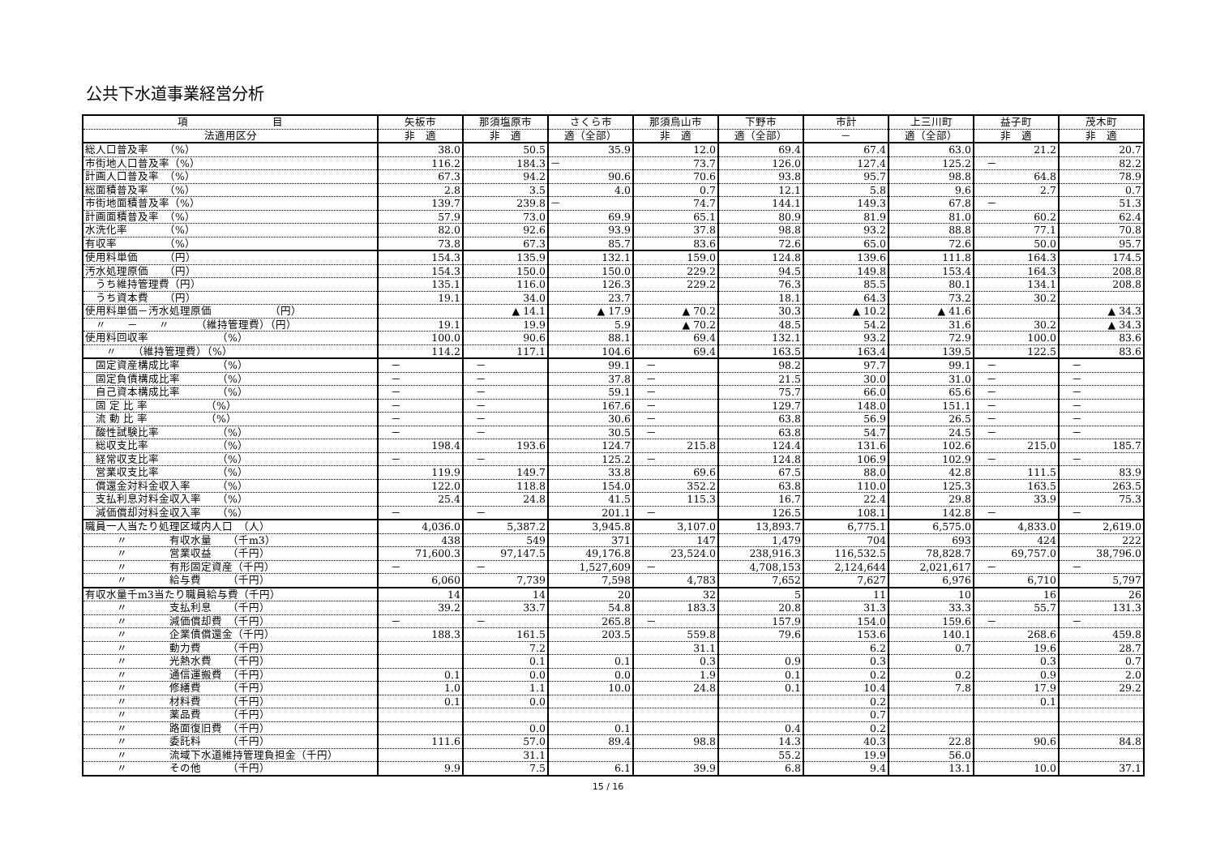公共下水道事業経営分析
| 項 目 | 矢板市 | 那須塩原市 | さくら市 | 那須烏山市 | 下野市 | 市計 | 上三川町 | 益子町 | 茂木町 |
| --- | --- | --- | --- | --- | --- | --- | --- | --- | --- |
| 法適用区分 | 非 適 | 非 適 | 適（全部） | 非 適 | 適（全部） | － | 適（全部） | 非 適 | 非 適 |
| 総人口普及率 （%） | 38.0 | 50.5 | 35.9 | 12.0 | 69.4 | 67.4 | 63.0 | 21.2 | 20.7 |
| 市街地人口普及率（%） | 116.2 | 184.3 | － | 73.7 | 126.0 | 127.4 | 125.2 | － | 82.2 |
| 計画人口普及率 （%） | 67.3 | 94.2 | 90.6 | 70.6 | 93.8 | 95.7 | 98.8 | 64.8 | 78.9 |
| 総面積普及率 （%） | 2.8 | 3.5 | 4.0 | 0.7 | 12.1 | 5.8 | 9.6 | 2.7 | 0.7 |
| 市街地面積普及率（%） | 139.7 | 239.8 | － | 74.7 | 144.1 | 149.3 | 67.8 | － | 51.3 |
| 計画面積普及率 （%） | 57.9 | 73.0 | 69.9 | 65.1 | 80.9 | 81.9 | 81.0 | 60.2 | 62.4 |
| 水洗化率 （%） | 82.0 | 92.6 | 93.9 | 37.8 | 98.8 | 93.2 | 88.8 | 77.1 | 70.8 |
| 有収率 （%） | 73.8 | 67.3 | 85.7 | 83.6 | 72.6 | 65.0 | 72.6 | 50.0 | 95.7 |
| 使用料単価 （円） | 154.3 | 135.9 | 132.1 | 159.0 | 124.8 | 139.6 | 111.8 | 164.3 | 174.5 |
| 汚水処理原価 （円） | 154.3 | 150.0 | 150.0 | 229.2 | 94.5 | 149.8 | 153.4 | 164.3 | 208.8 |
| うち維持管理費（円） | 135.1 | 116.0 | 126.3 | 229.2 | 76.3 | 85.5 | 80.1 | 134.1 | 208.8 |
| うち資本費 （円） | 19.1 | 34.0 | 23.7 | | 18.1 | 64.3 | 73.2 | 30.2 | |
| 使用料単価－汚水処理原価 （円） | | ▲ 14.1 | ▲ 17.9 | ▲ 70.2 | 30.3 | ▲ 10.2 | ▲ 41.6 | | ▲ 34.3 |
| 〃 － 〃 （維持管理費）（円） | 19.1 | 19.9 | 5.9 | ▲ 70.2 | 48.5 | 54.2 | 31.6 | 30.2 | ▲ 34.3 |
| 使用料回収率 （%） | 100.0 | 90.6 | 88.1 | 69.4 | 132.1 | 93.2 | 72.9 | 100.0 | 83.6 |
| 〃 （維持管理費）（%） | 114.2 | 117.1 | 104.6 | 69.4 | 163.5 | 163.4 | 139.5 | 122.5 | 83.6 |
| 固定資産構成比率 （%） | － | － | 99.1 | － | 98.2 | 97.7 | 99.1 | － | － |
| 固定負債構成比率 （%） | － | － | 37.8 | － | 21.5 | 30.0 | 31.0 | － | － |
| 自己資本構成比率 （%） | － | － | 59.1 | － | 75.7 | 66.0 | 65.6 | － | － |
| 固 定 比 率 （%） | － | － | 167.6 | － | 129.7 | 148.0 | 151.1 | － | － |
| 流 動 比 率 （%） | － | － | 30.6 | － | 63.8 | 56.9 | 26.5 | － | － |
| 酸性試験比率 （%） | － | － | 30.5 | － | 63.8 | 54.7 | 24.5 | － | － |
| 総収支比率 （%） | 198.4 | 193.6 | 124.7 | 215.8 | 124.4 | 131.6 | 102.6 | 215.0 | 185.7 |
| 経常収支比率 （%） | － | － | 125.2 | － | 124.8 | 106.9 | 102.9 | － | － |
| 営業収支比率 （%） | 119.9 | 149.7 | 33.8 | 69.6 | 67.5 | 88.0 | 42.8 | 111.5 | 83.9 |
| 償還金対料金収入率 （%） | 122.0 | 118.8 | 154.0 | 352.2 | 63.8 | 110.0 | 125.3 | 163.5 | 263.5 |
| 支払利息対料金収入率 （%） | 25.4 | 24.8 | 41.5 | 115.3 | 16.7 | 22.4 | 29.8 | 33.9 | 75.3 |
| 減価償却対料金収入率 （%） | － | － | 201.1 | － | 126.5 | 108.1 | 142.8 | － | － |
| 職員一人当たり処理区域内人口 （人） | 4,036.0 | 5,387.2 | 3,945.8 | 3,107.0 | 13,893.7 | 6,775.1 | 6,575.0 | 4,833.0 | 2,619.0 |
| 〃 有収水量 （千m3） | 438 | 549 | 371 | 147 | 1,479 | 704 | 693 | 424 | 222 |
| 〃 営業収益 （千円） | 71,600.3 | 97,147.5 | 49,176.8 | 23,524.0 | 238,916.3 | 116,532.5 | 78,828.7 | 69,757.0 | 38,796.0 |
| 〃 有形固定資産（千円） | － | － | 1,527,609 | － | 4,708,153 | 2,124,644 | 2,021,617 | － | － |
| 〃 給与費 （千円） | 6,060 | 7,739 | 7,598 | 4,783 | 7,652 | 7,627 | 6,976 | 6,710 | 5,797 |
| 有収水量千m3当たり職員給与費（千円） | 14 | 14 | 20 | 32 | 5 | 11 | 10 | 16 | 26 |
| 〃 支払利息 （千円） | 39.2 | 33.7 | 54.8 | 183.3 | 20.8 | 31.3 | 33.3 | 55.7 | 131.3 |
| 〃 減価償却費 （千円） | － | － | 265.8 | － | 157.9 | 154.0 | 159.6 | － | － |
| 〃 企業債償還金（千円） | 188.3 | 161.5 | 203.5 | 559.8 | 79.6 | 153.6 | 140.1 | 268.6 | 459.8 |
| 〃 動力費 （千円） | | 7.2 | | 31.1 | | 6.2 | 0.7 | 19.6 | 28.7 |
| 〃 光熱水費 （千円） | | 0.1 | 0.1 | 0.3 | 0.9 | 0.3 | | 0.3 | 0.7 |
| 〃 通信運搬費 （千円） | 0.1 | 0.0 | 0.0 | 1.9 | 0.1 | 0.2 | 0.2 | 0.9 | 2.0 |
| 〃 修繕費 （千円） | 1.0 | 1.1 | 10.0 | 24.8 | 0.1 | 10.4 | 7.8 | 17.9 | 29.2 |
| 〃 材料費 （千円） | 0.1 | 0.0 | | | | 0.2 | | 0.1 | |
| 〃 薬品費 （千円） | | | | | | 0.7 | | | |
| 〃 路面復旧費 （千円） | | 0.0 | 0.1 | | 0.4 | 0.2 | | | |
| 〃 委託料 （千円） | 111.6 | 57.0 | 89.4 | 98.8 | 14.3 | 40.3 | 22.8 | 90.6 | 84.8 |
| 〃 流域下水道維持管理負担金（千円） | | 31.1 | | | 55.2 | 19.9 | 56.0 | | |
| 〃 その他 （千円） | 9.9 | 7.5 | 6.1 | 39.9 | 6.8 | 9.4 | 13.1 | 10.0 | 37.1 |
15 / 16